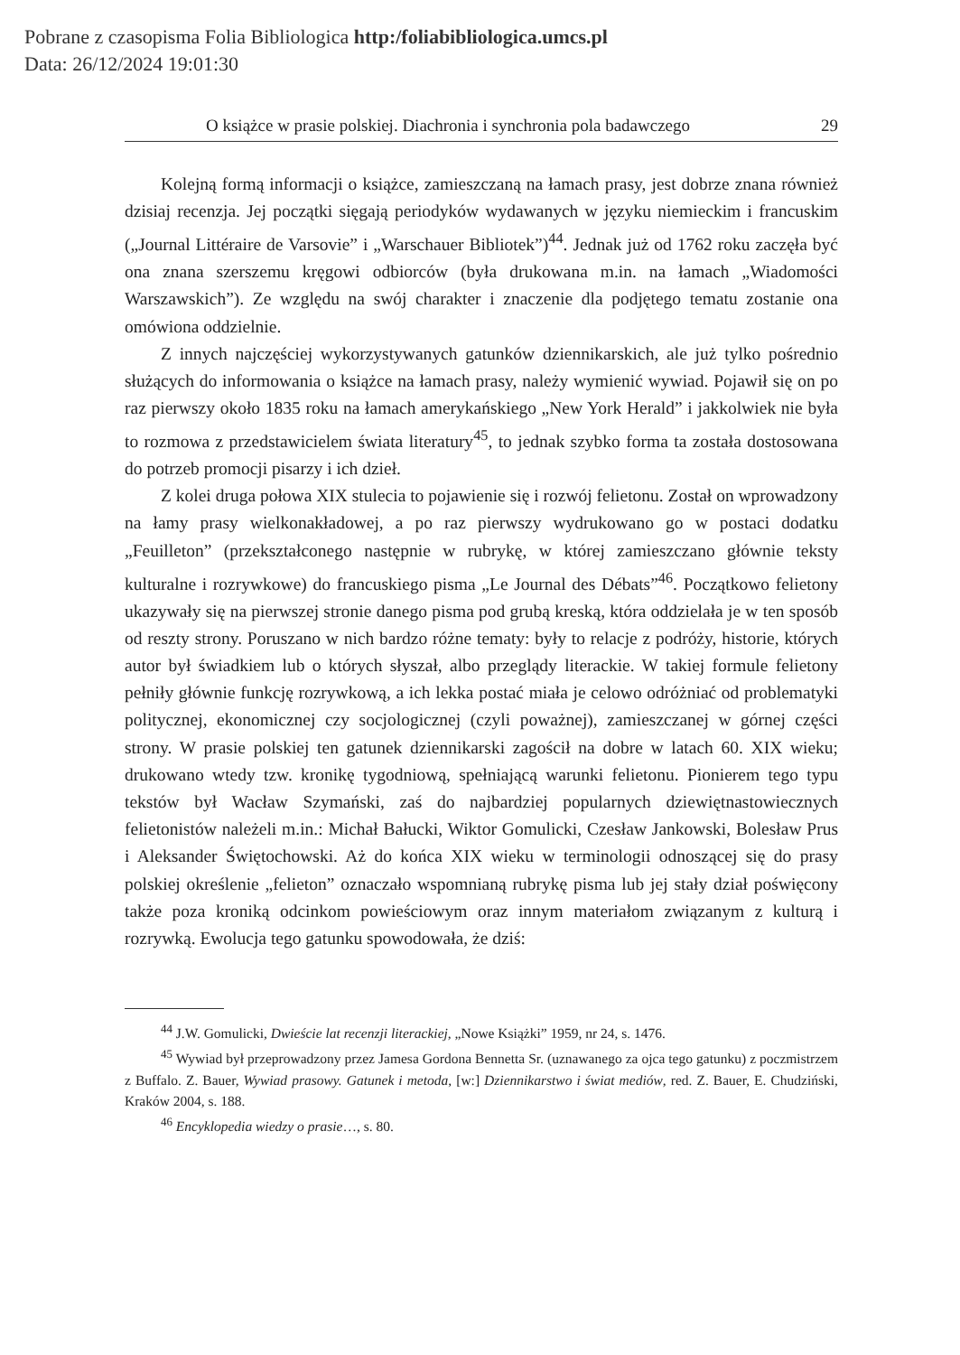Pobrane z czasopisma Folia Bibliologica http:/foliabibliologica.umcs.pl
Data: 26/12/2024 19:01:30
O książce w prasie polskiej. Diachronia i synchronia pola badawczego 29
Kolejną formą informacji o książce, zamieszczaną na łamach prasy, jest dobrze znana również dzisiaj recenzja. Jej początki sięgają periodyków wydawanych w języku niemieckim i francuskim („Journal Littéraire de Varsovie” i „Warschauer Bibliotek”)<sup>44</sup>. Jednak już od 1762 roku zaczęła być ona znana szerszemu kręgowi odbiorców (była drukowana m.in. na łamach „Wiadomości Warszawskich”). Ze względu na swój charakter i znaczenie dla podjętego tematu zostanie ona omówiona oddzielnie.
Z innych najczęściej wykorzystywanych gatunków dziennikarskich, ale już tylko pośrednio służących do informowania o książce na łamach prasy, należy wymienić wywiad. Pojawił się on po raz pierwszy około 1835 roku na łamach amerykańskiego „New York Herald” i jakkolwiek nie była to rozmowa z przedstawicielem świata literatury<sup>45</sup>, to jednak szybko forma ta została dostosowana do potrzeb promocji pisarzy i ich dzieł.
Z kolei druga połowa XIX stulecia to pojawienie się i rozwój felietonu. Został on wprowadzony na łamy prasy wielkonakładowej, a po raz pierwszy wydrukowano go w postaci dodatku „Feuilleton” (przekształconego następnie w rubrykę, w której zamieszczano głównie teksty kulturalne i rozrywkowe) do francuskiego pisma „Le Journal des Débats”<sup>46</sup>. Początkowo felietony ukazywały się na pierwszej stronie danego pisma pod grubą kreską, która oddzielała je w ten sposób od reszty strony. Poruszano w nich bardzo różne tematy: były to relacje z podróży, historie, których autor był świadkiem lub o których słyszał, albo przeglądy literackie. W takiej formule felietony pełniły głównie funkcję rozrywkową, a ich lekka postać miała je celowo odróżniać od problematyki politycznej, ekonomicznej czy socjologicznej (czyli poważnej), zamieszczanej w górnej części strony. W prasie polskiej ten gatunek dziennikarski zagościł na dobre w latach 60. XIX wieku; drukowano wtedy tzw. kronikę tygodniową, spełniającą warunki felietonu. Pionierem tego typu tekstów był Wacław Szymański, zaś do najbardziej popularnych dziewiętnastowiecznych felietonistów należeli m.in.: Michał Bałucki, Wiktor Gomulicki, Czesław Jankowski, Bolesław Prus i Aleksander Świętochowski. Aż do końca XIX wieku w terminologii odnoszącej się do prasy polskiej określenie „felieton” oznaczało wspomnianą rubrykę pisma lub jej stały dział poświęcony także poza kroniką odcinkom powieściowym oraz innym materiałom związanym z kulturą i rozrywką. Ewolucja tego gatunku spowodowała, że dziś:
<sup>44</sup> J.W. Gomulicki, Dwieście lat recenzji literackiej, „Nowe Książki” 1959, nr 24, s. 1476.
<sup>45</sup> Wywiad był przeprowadzony przez Jamesa Gordona Bennetta Sr. (uznawanego za ojca tego gatunku) z poczmistrzem z Buffalo. Z. Bauer, Wywiad prasowy. Gatunek i metoda, [w:] Dziennikarstwo i świat mediów, red. Z. Bauer, E. Chudziński, Kraków 2004, s. 188.
<sup>46</sup> Encyklopedia wiedzy o prasie…, s. 80.